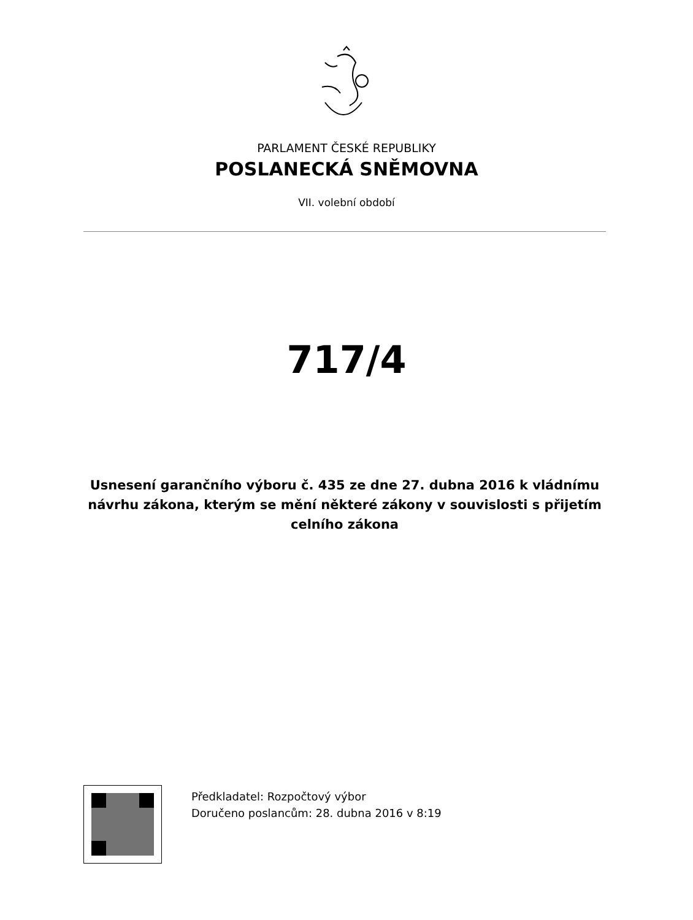PARLAMENT ČESKÉ REPUBLIKY
POSLANECKÁ SNĚMOVNA
VII. volební období
717/4
Usnesení garančního výboru č. 435 ze dne 27. dubna 2016 k vládnímu návrhu zákona, kterým se mění některé zákony v souvislosti s přijetím celního zákona
Předkladatel: Rozpočtový výbor
Doručeno poslancům: 28. dubna 2016 v 8:19